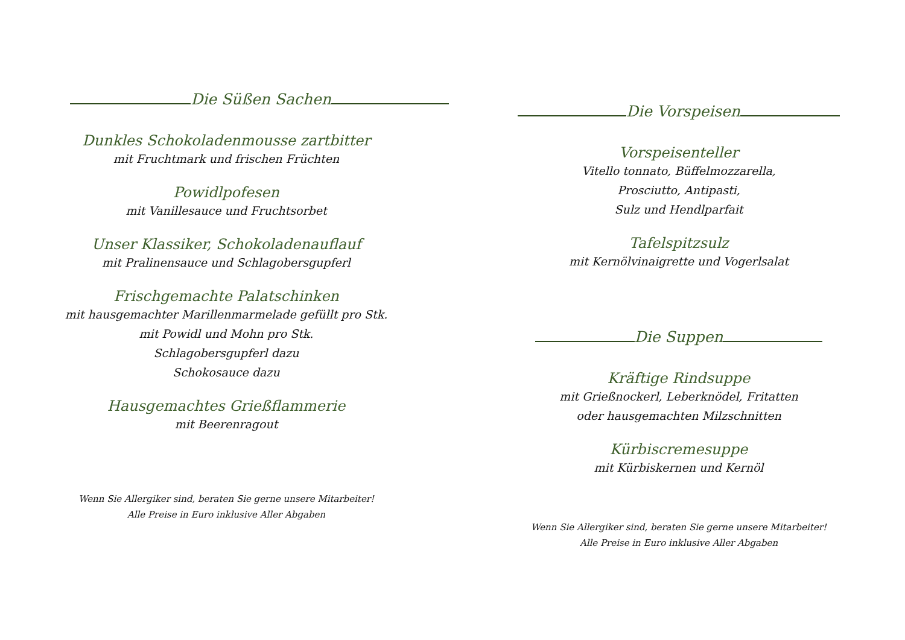Die Süßen Sachen
Dunkles Schokoladenmousse zartbitter
mit Fruchtmark und frischen Früchten
Powidlpofesen
mit Vanillesauce und Fruchtsorbet
Unser Klassiker, Schokoladenauflauf
mit Pralinensauce und Schlagobersgupferl
Frischgemachte Palatschinken
mit hausgemachter Marillenmarmelade gefüllt pro Stk.
mit Powidl und Mohn pro Stk.
Schlagobersgupferl dazu
Schokosauce dazu
Hausgemachtes Grießflammerie
mit Beerenragout
Wenn Sie Allergiker sind, beraten Sie gerne unsere Mitarbeiter!
Alle Preise in Euro inklusive Aller Abgaben
Die Vorspeisen
Vorspeisenteller
Vitello tonnato, Büffelmozzarella,
Prosciutto, Antipasti,
Sulz und Hendlparfait
Tafelspitzsulz
mit Kernölvinaigrette und Vogerlsalat
Die Suppen
Kräftige Rindsuppe
mit Grießnockerl, Leberknödel, Fritatten
oder hausgemachten Milzschnitten
Kürbiscremesuppe
mit Kürbiskernen und Kernöl
Wenn Sie Allergiker sind, beraten Sie gerne unsere Mitarbeiter!
Alle Preise in Euro inklusive Aller Abgaben